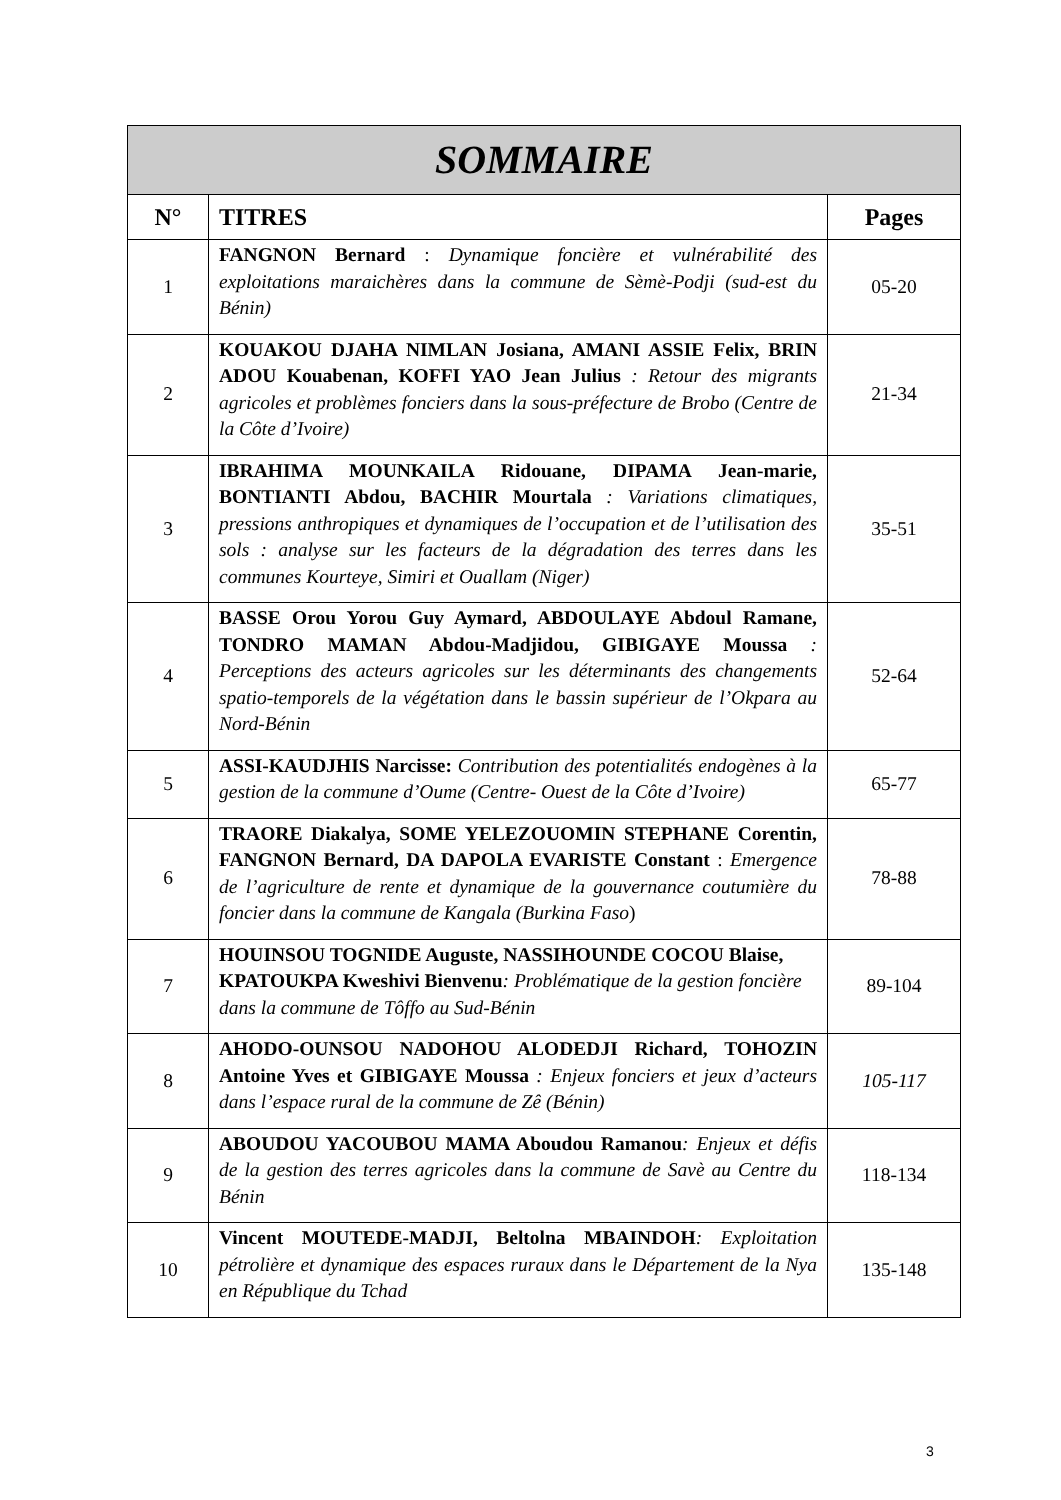| SOMMAIRE | | |
| N° | TITRES | Pages |
| 1 | FANGNON Bernard : Dynamique foncière et vulnérabilité des exploitations maraichères dans la commune de Sèmè-Podji (sud-est du Bénin) | 05-20 |
| 2 | KOUAKOU DJAHA NIMLAN Josiana, AMANI ASSIE Felix, BRIN ADOU Kouabenan, KOFFI YAO Jean Julius : Retour des migrants agricoles et problèmes fonciers dans la sous-préfecture de Brobo (Centre de la Côte d’Ivoire) | 21-34 |
| 3 | IBRAHIMA MOUNKAILA Ridouane, DIPAMA Jean-marie, BONTIANTI Abdou, BACHIR Mourtala : Variations climatiques, pressions anthropiques et dynamiques de l’occupation et de l’utilisation des sols : analyse sur les facteurs de la dégradation des terres dans les communes Kourteye, Simiri et Ouallam (Niger) | 35-51 |
| 4 | BASSE Orou Yorou Guy Aymard, ABDOULAYE Abdoul Ramane, TONDRO MAMAN Abdou-Madjidou, GIBIGAYE Moussa : Perceptions des acteurs agricoles sur les déterminants des changements spatio-temporels de la végétation dans le bassin supérieur de l’Okpara au Nord-Bénin | 52-64 |
| 5 | ASSI-KAUDJHIS Narcisse: Contribution des potentialités endogènes à la gestion de la commune d’Oume (Centre- Ouest de la Côte d’Ivoire) | 65-77 |
| 6 | TRAORE Diakalya, SOME YELEZOUOMIN STEPHANE Corentin, FANGNON Bernard, DA DAPOLA EVARISTE Constant : Emergence de l’agriculture de rente et dynamique de la gouvernance coutumière du foncier dans la commune de Kangala (Burkina Faso ) | 78-88 |
| 7 | HOUINSOU TOGNIDE Auguste, NASSIHOUNDE COCOU Blaise, KPATOUKPA Kweshivi Bienvenu : Problématique de la gestion foncière dans la commune de Tôffo au Sud-Bénin | 89-104 |
| 8 | AHODO-OUNSOU NADOHOU ALODEDJI Richard, TOHOZIN Antoine Yves et GIBIGAYE Moussa : Enjeux fonciers et jeux d’acteurs dans l’espace rural de la commune de Zê (Bénin) | 105-117 |
| 9 | ABOUDOU YACOUBOU MAMA Aboudou Ramanou : Enjeux et défis de la gestion des terres agricoles dans la commune de Savè au Centre du Bénin | 118-134 |
| 10 | Vincent MOUTEDE-MADJI, Beltolna MBAINDOH : Exploitation pétrolière et dynamique des espaces ruraux dans le Département de la Nya en République du Tchad | 135-148 |
3